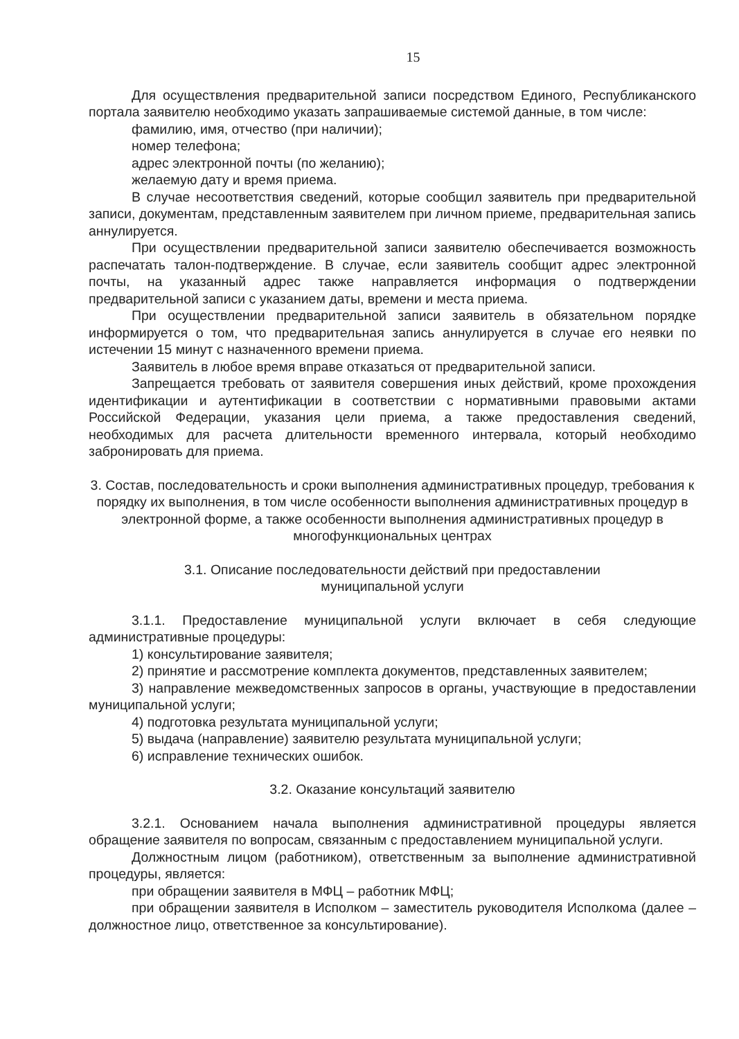15
Для осуществления предварительной записи посредством Единого, Республиканского портала заявителю необходимо указать запрашиваемые системой данные, в том числе:
фамилию, имя, отчество (при наличии);
номер телефона;
адрес электронной почты (по желанию);
желаемую дату и время приема.
В случае несоответствия сведений, которые сообщил заявитель при предварительной записи, документам, представленным заявителем при личном приеме, предварительная запись аннулируется.
При осуществлении предварительной записи заявителю обеспечивается возможность распечатать талон-подтверждение. В случае, если заявитель сообщит адрес электронной почты, на указанный адрес также направляется информация о подтверждении предварительной записи с указанием даты, времени и места приема.
При осуществлении предварительной записи заявитель в обязательном порядке информируется о том, что предварительная запись аннулируется в случае его неявки по истечении 15 минут с назначенного времени приема.
Заявитель в любое время вправе отказаться от предварительной записи.
Запрещается требовать от заявителя совершения иных действий, кроме прохождения идентификации и аутентификации в соответствии с нормативными правовыми актами Российской Федерации, указания цели приема, а также предоставления сведений, необходимых для расчета длительности временного интервала, который необходимо забронировать для приема.
3. Состав, последовательность и сроки выполнения административных процедур, требования к порядку их выполнения, в том числе особенности выполнения административных процедур в электронной форме, а также особенности выполнения административных процедур в многофункциональных центрах
3.1. Описание последовательности действий при предоставлении
муниципальной услуги
3.1.1. Предоставление муниципальной услуги включает в себя следующие административные процедуры:
1) консультирование заявителя;
2) принятие и рассмотрение комплекта документов, представленных заявителем;
3) направление межведомственных запросов в органы, участвующие в предоставлении муниципальной услуги;
4) подготовка результата муниципальной услуги;
5) выдача (направление) заявителю результата муниципальной услуги;
6) исправление технических ошибок.
3.2. Оказание консультаций заявителю
3.2.1. Основанием начала выполнения административной процедуры является обращение заявителя по вопросам, связанным с предоставлением муниципальной услуги.
Должностным лицом (работником), ответственным за выполнение административной процедуры, является:
при обращении заявителя в МФЦ – работник МФЦ;
при обращении заявителя в Исполком – заместитель руководителя Исполкома (далее – должностное лицо, ответственное за консультирование).